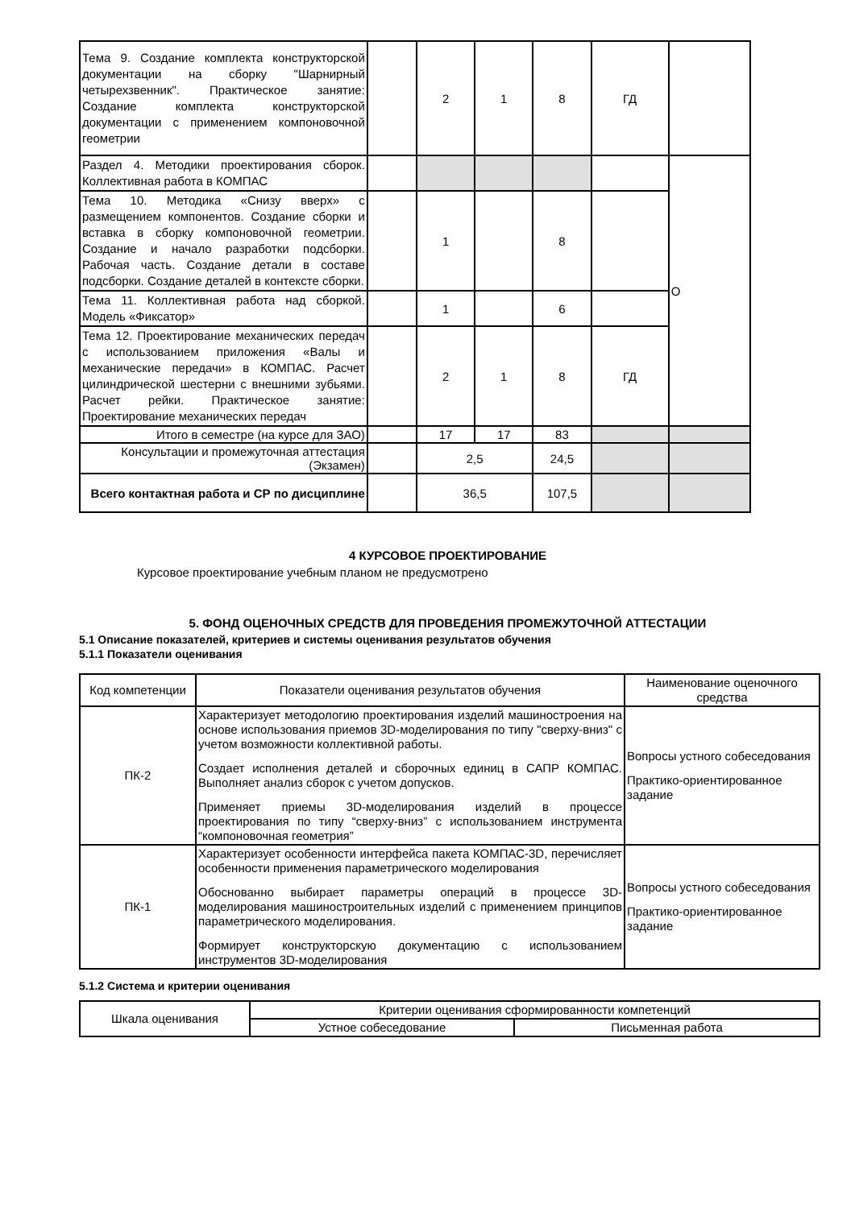| Тема 9. Создание комплекта конструкторской документации на сборку "Шарнирный четырехзвенник". Практическое занятие: Создание комплекта конструкторской документации с применением компоновочной геометрии | | 2 | 1 | 8 | ГД | |
| Раздел 4. Методики проектирования сборок. Коллективная работа в КОМПАС | | | | | | О |
| Тема 10. Методика «Снизу вверх» с размещением компонентов. Создание сборки и вставка в сборку компоновочной геометрии. Создание и начало разработки подсборки. Рабочая часть. Создание детали в составе подсборки. Создание деталей в контексте сборки. | | 1 | | 8 | | |
| Тема 11. Коллективная работа над сборкой. Модель «Фиксатор» | | 1 | | 6 | | |
| Тема 12. Проектирование механических передач с использованием приложения «Валы и механические передачи» в КОМПАС. Расчет цилиндрической шестерни с внешними зубьями. Расчет рейки. Практическое занятие: Проектирование механических передач | | 2 | 1 | 8 | ГД | |
| Итого в семестре (на курсе для ЗАО) | | 17 | 17 | 83 | | |
| Консультации и промежуточная аттестация (Экзамен) | | 2,5 | | 24,5 | | |
| Всего контактная работа и СР по дисциплине | | 36,5 | | 107,5 | | |
4 КУРСОВОЕ ПРОЕКТИРОВАНИЕ
Курсовое проектирование учебным планом не предусмотрено
5. ФОНД ОЦЕНОЧНЫХ СРЕДСТВ ДЛЯ ПРОВЕДЕНИЯ ПРОМЕЖУТОЧНОЙ АТТЕСТАЦИИ
5.1 Описание показателей, критериев и системы оценивания результатов обучения
5.1.1 Показатели оценивания
| Код компетенции | Показатели оценивания результатов обучения | Наименование оценочного средства |
| --- | --- | --- |
| ПК-2 | Характеризует методологию проектирования изделий машиностроения на основе использования приемов 3D-моделирования по типу "сверху-вниз" с учетом возможности коллективной работы. Создает исполнения деталей и сборочных единиц в САПР КОМПАС. Выполняет анализ сборок с учетом допусков. Применяет приемы 3D-моделирования изделий в процессе проектирования по типу “сверху-вниз” с использованием инструмента “компоновочная геометрия” | Вопросы устного собеседования Практико-ориентированное задание |
| ПК-1 | Характеризует особенности интерфейса пакета КОМПАС-3D, перечисляет особенности применения параметрического моделирования Обоснованно выбирает параметры операций в процессе 3D-моделирования машиностроительных изделий с применением принципов параметрического моделирования. Формирует конструкторскую документацию с использованием инструментов 3D-моделирования | Вопросы устного собеседования Практико-ориентированное задание |
5.1.2 Система и критерии оценивания
| Шкала оценивания | Критерии оценивания сформированности компетенций | |
| | Устное собеседование | Письменная работа |